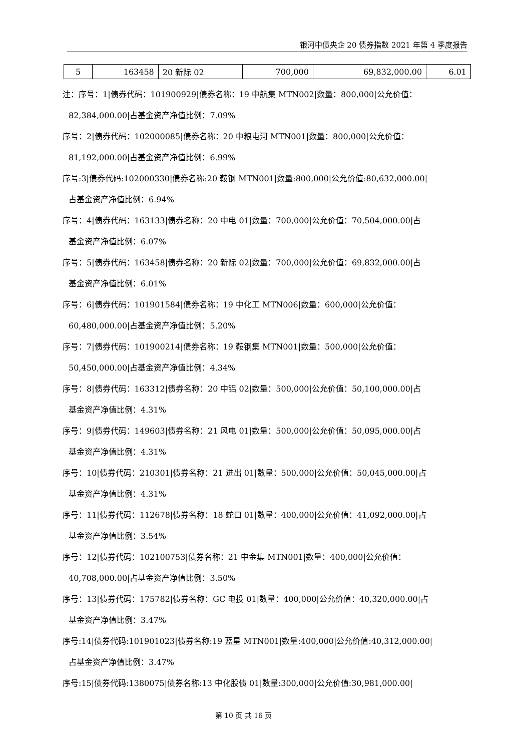银河中债央企 20 债券指数 2021 年第 4 季度报告
| 5 | 163458 | 20 新际 02 | 700,000 | 69,832,000.00 | 6.01 |
注：序号：1|债券代码：101900929|债券名称：19 中航集 MTN002|数量：800,000|公允价值：
82,384,000.00|占基金资产净值比例：7.09%
序号：2|债券代码：102000085|债券名称：20 中粮屯河 MTN001|数量：800,000|公允价值：
81,192,000.00|占基金资产净值比例：6.99%
序号:3|债券代码:102000330|债券名称:20 鞍钢 MTN001|数量:800,000|公允价值:80,632,000.00|
占基金资产净值比例：6.94%
序号：4|债券代码：163133|债券名称：20 中电 01|数量：700,000|公允价值：70,504,000.00|占
基金资产净值比例：6.07%
序号：5|债券代码：163458|债券名称：20 新际 02|数量：700,000|公允价值：69,832,000.00|占
基金资产净值比例：6.01%
序号：6|债券代码：101901584|债券名称：19 中化工 MTN006|数量：600,000|公允价值：
60,480,000.00|占基金资产净值比例：5.20%
序号：7|债券代码：101900214|债券名称：19 鞍钢集 MTN001|数量：500,000|公允价值：
50,450,000.00|占基金资产净值比例：4.34%
序号：8|债券代码：163312|债券名称：20 中铝 02|数量：500,000|公允价值：50,100,000.00|占
基金资产净值比例：4.31%
序号：9|债券代码：149603|债券名称：21 风电 01|数量：500,000|公允价值：50,095,000.00|占
基金资产净值比例：4.31%
序号：10|债券代码：210301|债券名称：21 进出 01|数量：500,000|公允价值：50,045,000.00|占
基金资产净值比例：4.31%
序号：11|债券代码：112678|债券名称：18 蛇口 01|数量：400,000|公允价值：41,092,000.00|占
基金资产净值比例：3.54%
序号：12|债券代码：102100753|债券名称：21 中金集 MTN001|数量：400,000|公允价值：
40,708,000.00|占基金资产净值比例：3.50%
序号：13|债券代码：175782|债券名称：GC 电投 01|数量：400,000|公允价值：40,320,000.00|占
基金资产净值比例：3.47%
序号:14|债券代码:101901023|债券名称:19 蓝星 MTN001|数量:400,000|公允价值:40,312,000.00|
占基金资产净值比例：3.47%
序号:15|债券代码:1380075|债券名称:13 中化股债 01|数量:300,000|公允价值:30,981,000.00|
第 10 页 共 16 页